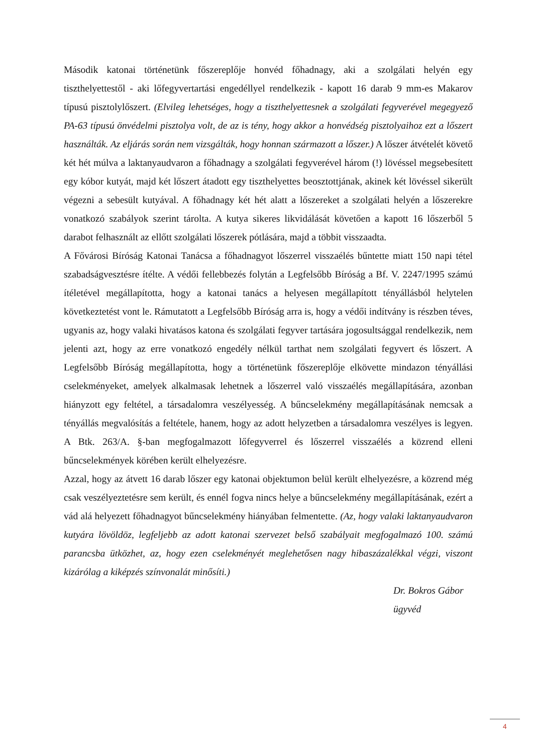Második katonai történetünk főszereplője honvéd főhadnagy, aki a szolgálati helyén egy tiszthelyettestől - aki lőfegyvertartási engedéllyel rendelkezik - kapott 16 darab 9 mm-es Makarov típusú pisztolylőszert. (Elvileg lehetséges, hogy a tiszthelyettesnek a szolgálati fegyverével megegyező PA-63 típusú önvédelmi pisztolya volt, de az is tény, hogy akkor a honvédség pisztolyaihoz ezt a lőszert használták. Az eljárás során nem vizsgálták, hogy honnan származott a lőszer.) A lőszer átvételét követő két hét múlva a laktanyaudvaron a főhadnagy a szolgálati fegyverével három (!) lövéssel megsebesített egy kóbor kutyát, majd két lőszert átadott egy tiszthelyettes beosztottjának, akinek két lövéssel sikerült végezni a sebesült kutyával. A főhadnagy két hét alatt a lőszereket a szolgálati helyén a lőszerekre vonatkozó szabályok szerint tárolta. A kutya sikeres likvidálását követően a kapott 16 lőszerből 5 darabot felhasznált az ellőtt szolgálati lőszerek pótlására, majd a többit visszaadta.
A Fővárosi Bíróság Katonai Tanácsa a főhadnagyot lőszerrel visszaélés bűntette miatt 150 napi tétel szabadságvesztésre ítélte. A védői fellebbezés folytán a Legfelsőbb Bíróság a Bf. V. 2247/1995 számú ítéletével megállapította, hogy a katonai tanács a helyesen megállapított tényállásból helytelen következtetést vont le. Rámutatott a Legfelsőbb Bíróság arra is, hogy a védői indítvány is részben téves, ugyanis az, hogy valaki hivatásos katona és szolgálati fegyver tartására jogosultsággal rendelkezik, nem jelenti azt, hogy az erre vonatkozó engedély nélkül tarthat nem szolgálati fegyvert és lőszert. A Legfelsőbb Bíróság megállapította, hogy a történetünk főszereplője elkövette mindazon tényállási cselekményeket, amelyek alkalmasak lehetnek a lőszerrel való visszaélés megállapítására, azonban hiányzott egy feltétel, a társadalomra veszélyesség. A bűncselekmény megállapításának nemcsak a tényállás megvalósítás a feltétele, hanem, hogy az adott helyzetben a társadalomra veszélyes is legyen. A Btk. 263/A. §-ban megfogalmazott lőfegyverrel és lőszerrel visszaélés a közrend elleni bűncselekmények körében került elhelyezésre.
Azzal, hogy az átvett 16 darab lőszer egy katonai objektumon belül került elhelyezésre, a közrend még csak veszélyeztetésre sem került, és ennél fogva nincs helye a bűncselekmény megállapításának, ezért a vád alá helyezett főhadnagyot bűncselekmény hiányában felmentette. (Az, hogy valaki laktanyaudvaron kutyára lövöldöz, legfeljebb az adott katonai szervezet belső szabályait megfogalmazó 100. számú parancsba ütközhet, az, hogy ezen cselekményét meglehetősen nagy hibaszázalékkal végzi, viszont kizárólag a kiképzés színvonalát minősíti.)
Dr. Bokros Gábor
ügyvéd
4